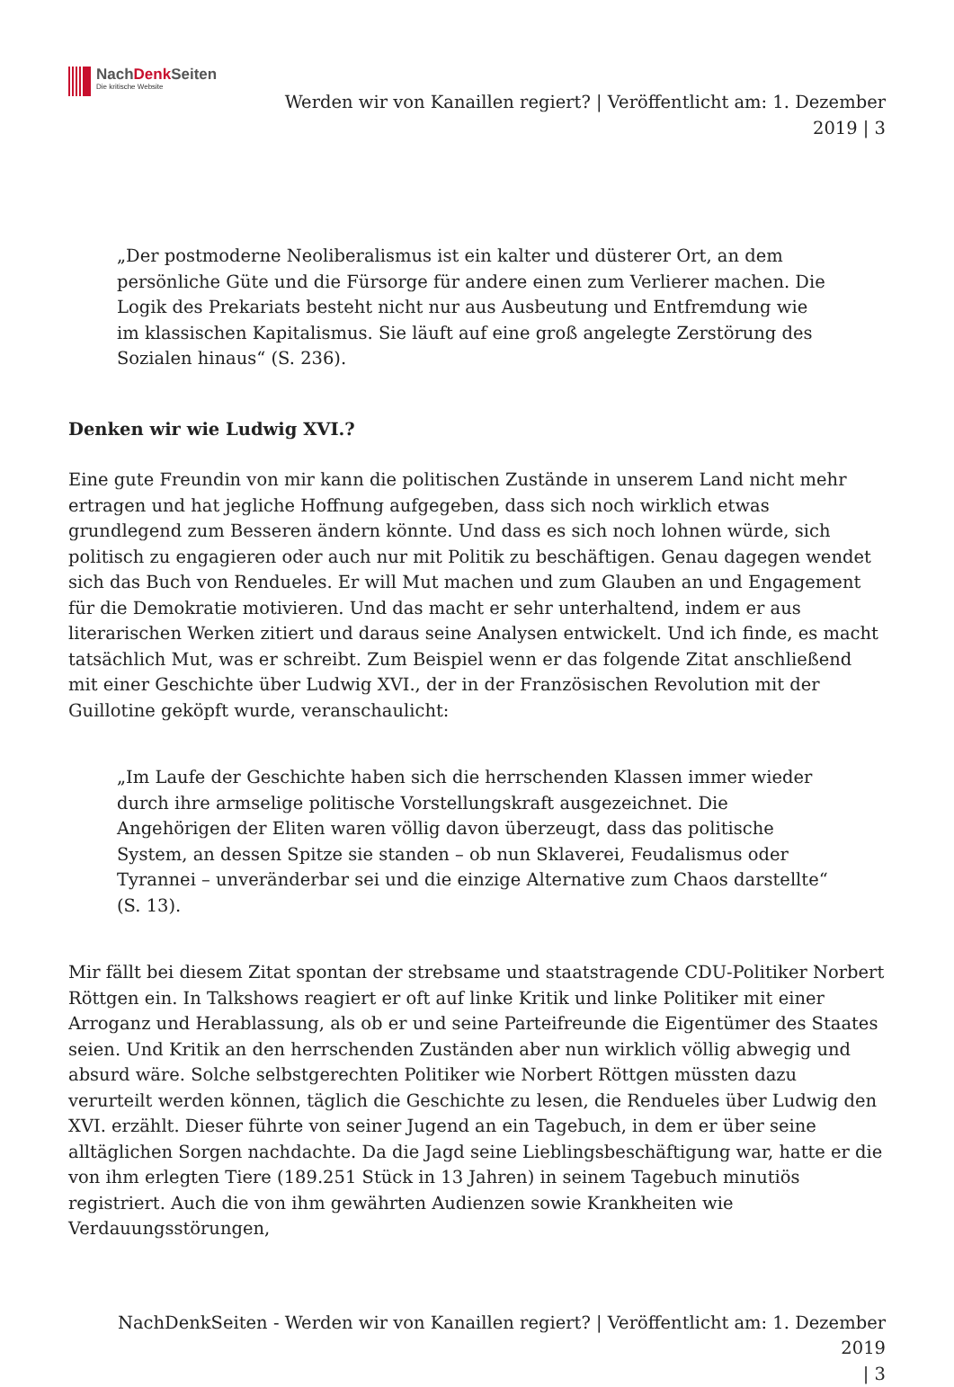NachDenk Seiten
Die kritische Website
Werden wir von Kanaillen regiert? | Veröffentlicht am: 1. Dezember
2019 | 3
„Der postmoderne Neoliberalismus ist ein kalter und düsterer Ort, an dem persönliche Güte und die Fürsorge für andere einen zum Verlierer machen. Die Logik des Prekariats besteht nicht nur aus Ausbeutung und Entfremdung wie im klassischen Kapitalismus. Sie läuft auf eine groß angelegte Zerstörung des Sozialen hinaus“ (S. 236).
Denken wir wie Ludwig XVI.?
Eine gute Freundin von mir kann die politischen Zustände in unserem Land nicht mehr ertragen und hat jegliche Hoffnung aufgegeben, dass sich noch wirklich etwas grundlegend zum Besseren ändern könnte. Und dass es sich noch lohnen würde, sich politisch zu engagieren oder auch nur mit Politik zu beschäftigen. Genau dagegen wendet sich das Buch von Rendueles. Er will Mut machen und zum Glauben an und Engagement für die Demokratie motivieren. Und das macht er sehr unterhaltend, indem er aus literarischen Werken zitiert und daraus seine Analysen entwickelt. Und ich finde, es macht tatsächlich Mut, was er schreibt. Zum Beispiel wenn er das folgende Zitat anschließend mit einer Geschichte über Ludwig XVI., der in der Französischen Revolution mit der Guillotine geköpft wurde, veranschaulicht:
„Im Laufe der Geschichte haben sich die herrschenden Klassen immer wieder durch ihre armselige politische Vorstellungskraft ausgezeichnet. Die Angehörigen der Eliten waren völlig davon überzeugt, dass das politische System, an dessen Spitze sie standen – ob nun Sklaverei, Feudalismus oder Tyrannei – unveränderbar sei und die einzige Alternative zum Chaos darstellte“ (S. 13).
Mir fällt bei diesem Zitat spontan der strebsame und staatstragende CDU-Politiker Norbert Röttgen ein. In Talkshows reagiert er oft auf linke Kritik und linke Politiker mit einer Arroganz und Herablassung, als ob er und seine Parteifreunde die Eigentümer des Staates seien. Und Kritik an den herrschenden Zuständen aber nun wirklich völlig abwegig und absurd wäre. Solche selbstgerechten Politiker wie Norbert Röttgen müssten dazu verurteilt werden können, täglich die Geschichte zu lesen, die Rendueles über Ludwig den XVI. erzählt. Dieser führte von seiner Jugend an ein Tagebuch, in dem er über seine alltäglichen Sorgen nachdachte. Da die Jagd seine Lieblingsbeschäftigung war, hatte er die von ihm erlegten Tiere (189.251 Stück in 13 Jahren) in seinem Tagebuch minutiös registriert. Auch die von ihm gewährten Audienzen sowie Krankheiten wie Verdauungsstörungen,
NachDenkSeiten - Werden wir von Kanaillen regiert? | Veröffentlicht am: 1. Dezember 2019
| 3